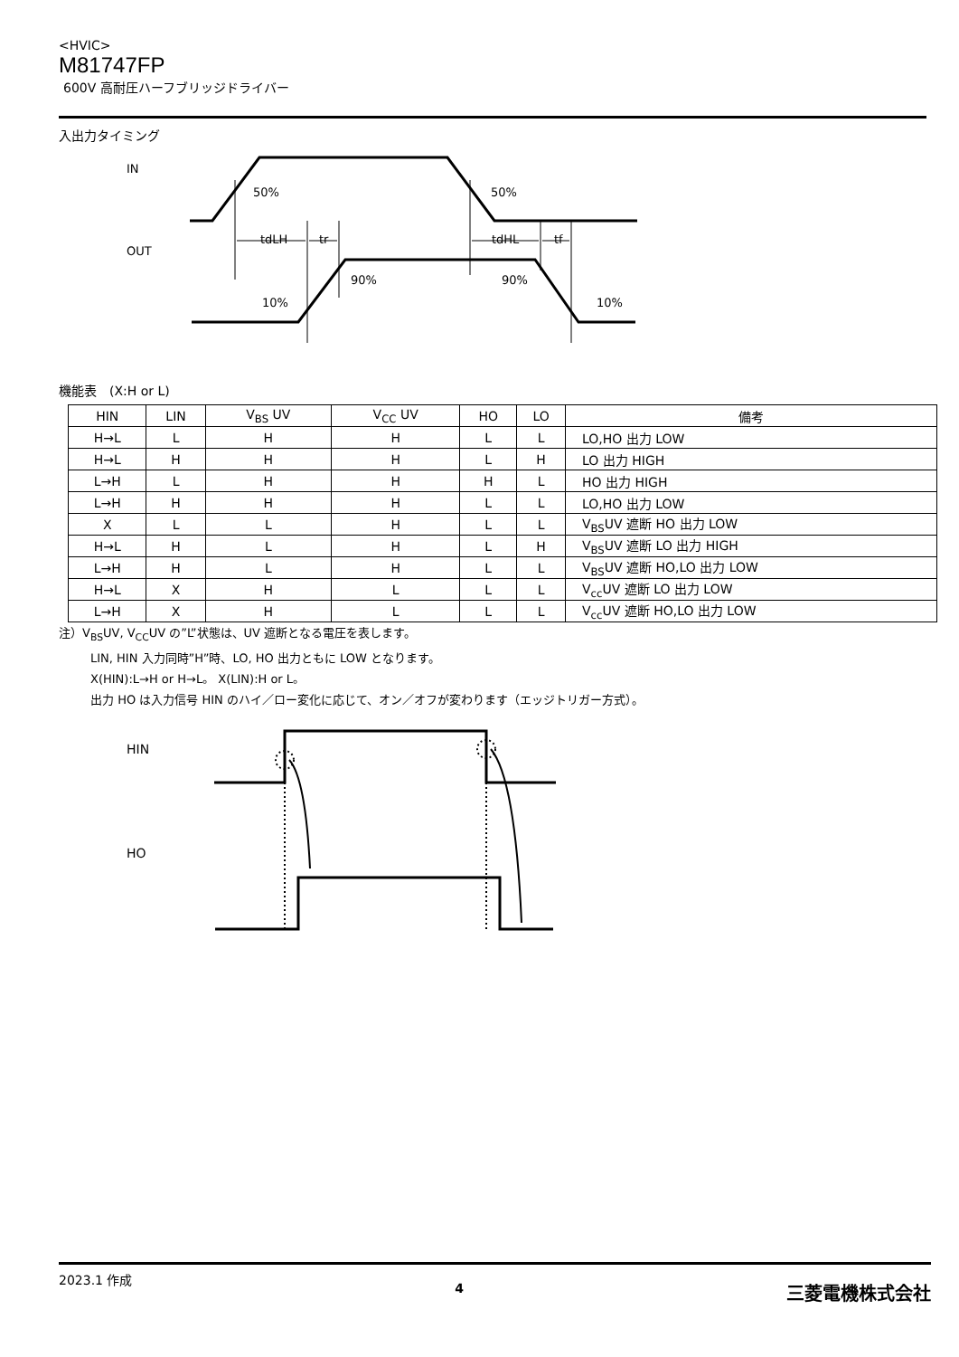<HVIC>
M81747FP
600V 高耐圧ハーフブリッジドライバー
入出力タイミング
IN
OUT
50%
50%
tdLH
tr
tdHL
tf
90%
90%
10%
10%
機能表　(X:H or L)
| HIN | LIN | V<sub>BS</sub> UV | V<sub>CC</sub> UV | HO | LO | 備考 |
| --- | --- | --- | --- | --- | --- | --- |
| H→L | L | H | H | L | L | LO,HO 出力 LOW |
| H→L | H | H | H | L | H | LO 出力 HIGH |
| L→H | L | H | H | H | L | HO 出力 HIGH |
| L→H | H | H | H | L | L | LO,HO 出力 LOW |
| X | L | L | H | L | L | V<sub>BS</sub>UV 遮断 HO 出力 LOW |
| H→L | H | L | H | L | H | V<sub>BS</sub>UV 遮断 LO 出力 HIGH |
| L→H | H | L | H | L | L | V<sub>BS</sub>UV 遮断 HO,LO 出力 LOW |
| H→L | X | H | L | L | L | V<sub>cc</sub>UV 遮断 LO 出力 LOW |
| L→H | X | H | L | L | L | V<sub>cc</sub>UV 遮断 HO,LO 出力 LOW |
注）V<sub>BS</sub>UV, V<sub>CC</sub>UV の”L”状態は、UV 遮断となる電圧を表します。
LIN, HIN 入力同時”H”時、LO, HO 出力ともに LOW となります。
X(HIN):L→H or H→L。 X(LIN):H or L。
出力 HO は入力信号 HIN のハイ／ロー変化に応じて、オン／オフが変わります（エッジトリガー方式）。
HIN
HO
2023.1 作成 4 三菱電機株式会社